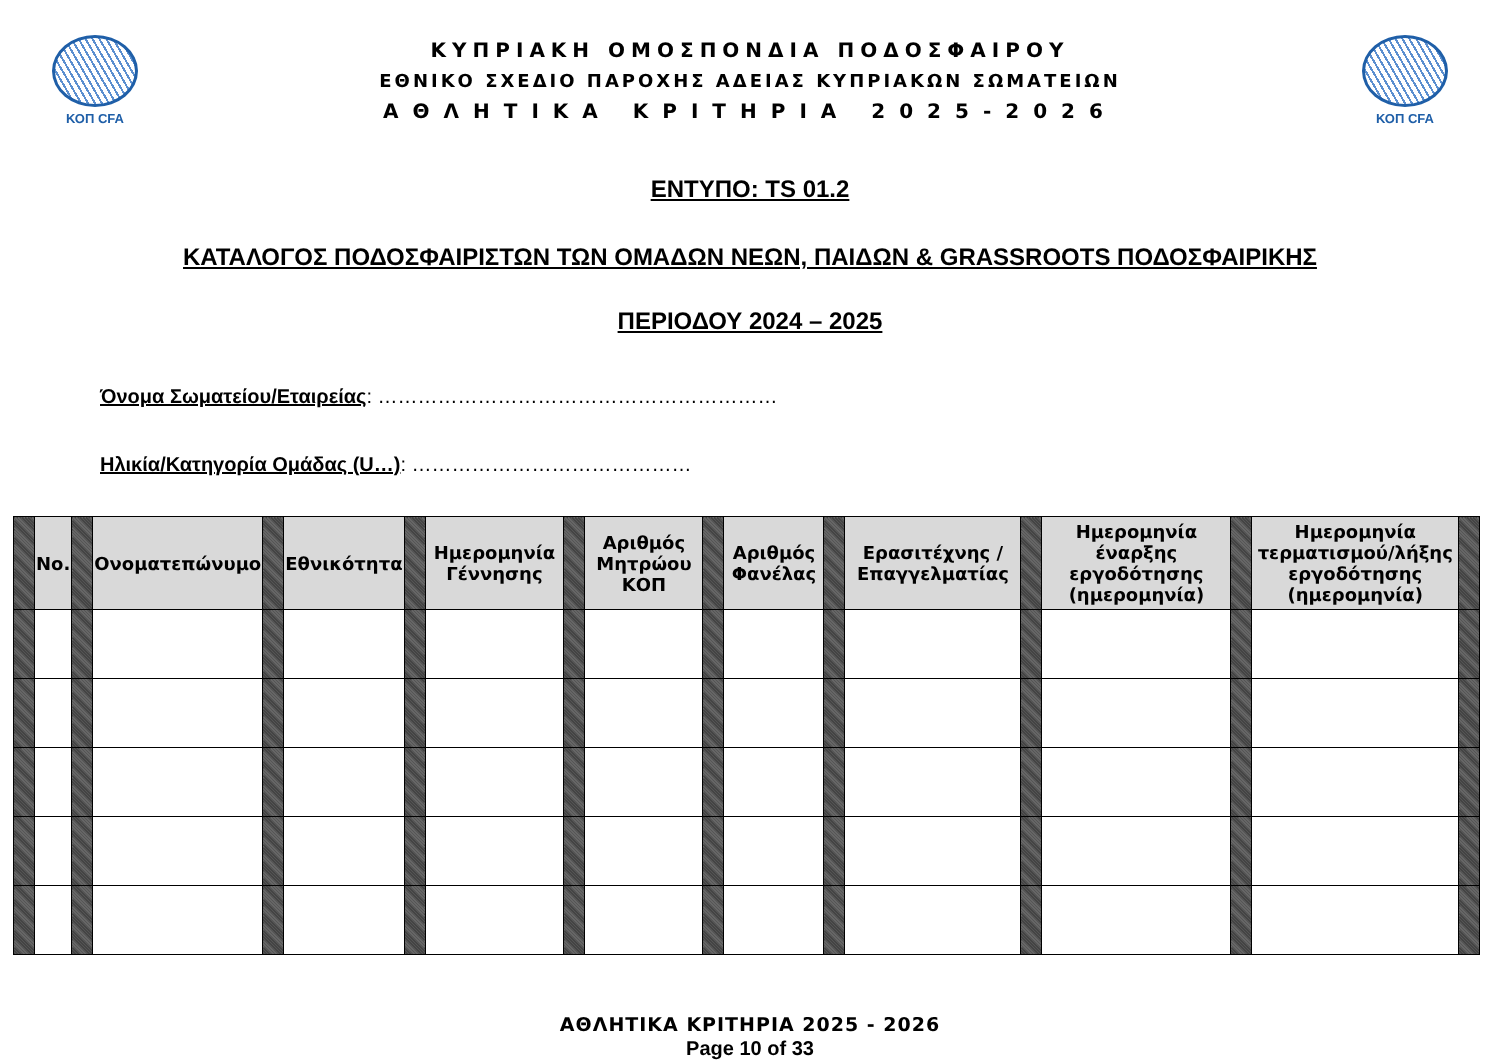ΚΟΠ CFA
ΚΥΠΡΙΑΚΗ ΟΜΟΣΠΟΝΔΙΑ ΠΟΔΟΣΦΑΙΡΟΥ
ΕΘΝΙΚΟ ΣΧΕΔΙΟ ΠΑΡΟΧΗΣ ΑΔΕΙΑΣ ΚΥΠΡΙΑΚΩΝ ΣΩΜΑΤΕΙΩΝ
ΑΘΛΗΤΙΚΑ ΚΡΙΤΗΡΙΑ 2025-2026
ΚΟΠ CFA
ΕΝΤΥΠΟ: TS 01.2
ΚΑΤΑΛΟΓΟΣ ΠΟΔΟΣΦΑΙΡΙΣΤΩΝ ΤΩΝ ΟΜΑΔΩΝ ΝΕΩΝ, ΠΑΙΔΩΝ & GRASSROOTS ΠΟΔΟΣΦΑΙΡΙΚΗΣ
ΠΕΡΙΟΔΟΥ 2024 – 2025
Όνομα Σωματείου/Εταιρείας: ……………………………………………………
Ηλικία/Κατηγορία Ομάδας (U…): ……………………………………
| | No. | | Ονοματεπώνυμο | | Εθνικότητα | | Ημερομηνία Γέννησης | | Αριθμός Μητρώου ΚΟΠ | | Αριθμός Φανέλας | | Ερασιτέχνης / Επαγγελματίας | | Ημερομηνία έναρξης εργοδότησης (ημερομηνία) | | Ημερομηνία τερματισμού/λήξης εργοδότησης (ημερομηνία) | |
| --- | --- | --- | --- | --- | --- | --- | --- | --- | --- | --- | --- | --- | --- | --- | --- | --- | --- | --- |
ΑΘΛΗΤΙΚΑ ΚΡΙΤΗΡΙΑ 2025 - 2026
Page 10 of 33